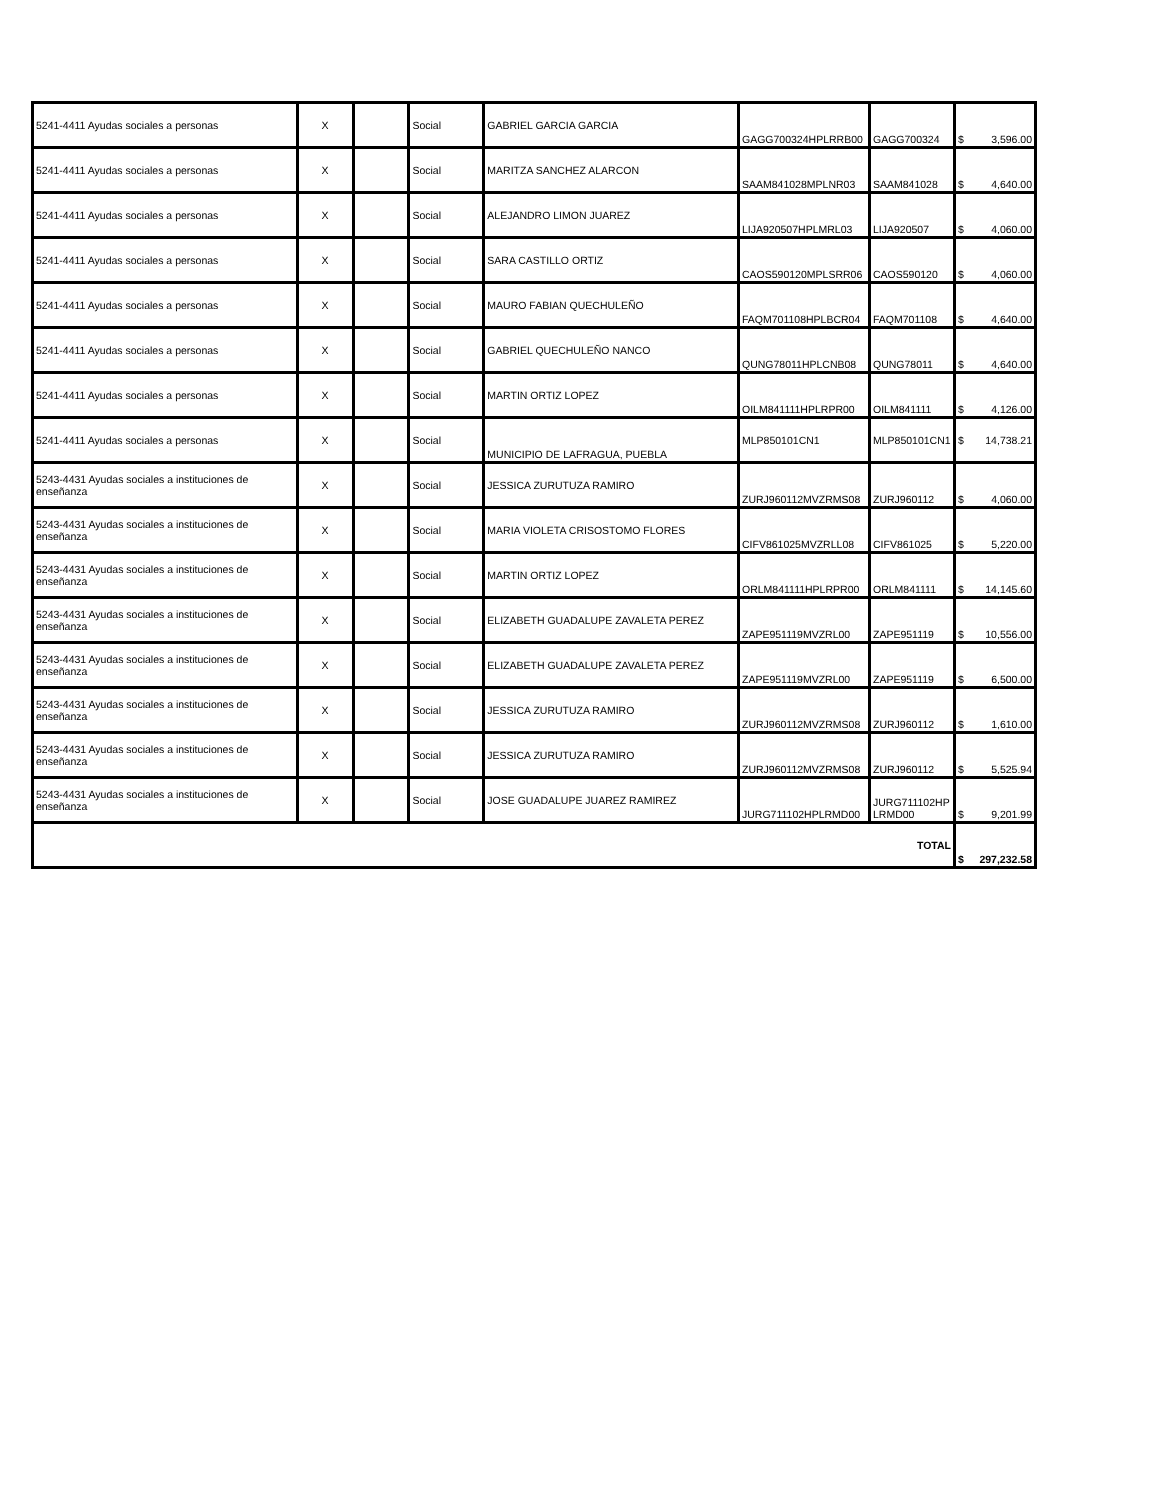| 5241-4411 Ayudas sociales a personas | X | | Social | GABRIEL GARCIA GARCIA | GAGG700324HPLRRB00 | GAGG700324 | $ 3,596.00 |
| 5241-4411 Ayudas sociales a personas | X | | Social | MARITZA SANCHEZ ALARCON | SAAM841028MPLNR03 | SAAM841028 | $ 4,640.00 |
| 5241-4411 Ayudas sociales a personas | X | | Social | ALEJANDRO LIMON JUAREZ | LIJA920507HPLMRL03 | LIJA920507 | $ 4,060.00 |
| 5241-4411 Ayudas sociales a personas | X | | Social | SARA CASTILLO ORTIZ | CAOS590120MPLSRR06 | CAOS590120 | $ 4,060.00 |
| 5241-4411 Ayudas sociales a personas | X | | Social | MAURO FABIAN QUECHULEÑO | FAQM701108HPLBCR04 | FAQM701108 | $ 4,640.00 |
| 5241-4411 Ayudas sociales a personas | X | | Social | GABRIEL QUECHULEÑO NANCO | QUNG78011HPLCNB08 | QUNG78011 | $ 4,640.00 |
| 5241-4411 Ayudas sociales a personas | X | | Social | MARTIN ORTIZ LOPEZ | OILM841111HPLRPR00 | OILM841111 | $ 4,126.00 |
| 5241-4411 Ayudas sociales a personas | X | | Social | MUNICIPIO DE LAFRAGUA, PUEBLA | MLP850101CN1 | MLP850101CN1 | $ 14,738.21 |
| 5243-4431 Ayudas sociales a instituciones de enseñanza | X | | Social | JESSICA ZURUTUZA RAMIRO | ZURJ960112MVZRMS08 | ZURJ960112 | $ 4,060.00 |
| 5243-4431 Ayudas sociales a instituciones de enseñanza | X | | Social | MARIA VIOLETA CRISOSTOMO FLORES | CIFV861025MVZRLL08 | CIFV861025 | $ 5,220.00 |
| 5243-4431 Ayudas sociales a instituciones de enseñanza | X | | Social | MARTIN ORTIZ LOPEZ | ORLM841111HPLRPR00 | ORLM841111 | $ 14,145.60 |
| 5243-4431 Ayudas sociales a instituciones de enseñanza | X | | Social | ELIZABETH GUADALUPE ZAVALETA PEREZ | ZAPE951119MVZRL00 | ZAPE951119 | $ 10,556.00 |
| 5243-4431 Ayudas sociales a instituciones de enseñanza | X | | Social | ELIZABETH GUADALUPE ZAVALETA PEREZ | ZAPE951119MVZRL00 | ZAPE951119 | $ 6,500.00 |
| 5243-4431 Ayudas sociales a instituciones de enseñanza | X | | Social | JESSICA ZURUTUZA RAMIRO | ZURJ960112MVZRMS08 | ZURJ960112 | $ 1,610.00 |
| 5243-4431 Ayudas sociales a instituciones de enseñanza | X | | Social | JESSICA ZURUTUZA RAMIRO | ZURJ960112MVZRMS08 | ZURJ960112 | $ 5,525.94 |
| 5243-4431 Ayudas sociales a instituciones de enseñanza | X | | Social | JOSE GUADALUPE JUAREZ RAMIREZ | JURG711102HPLRMD00 | JURG711102HP LRMD00 | $ 9,201.99 |
| TOTAL | | | | | | | $ 297,232.58 |